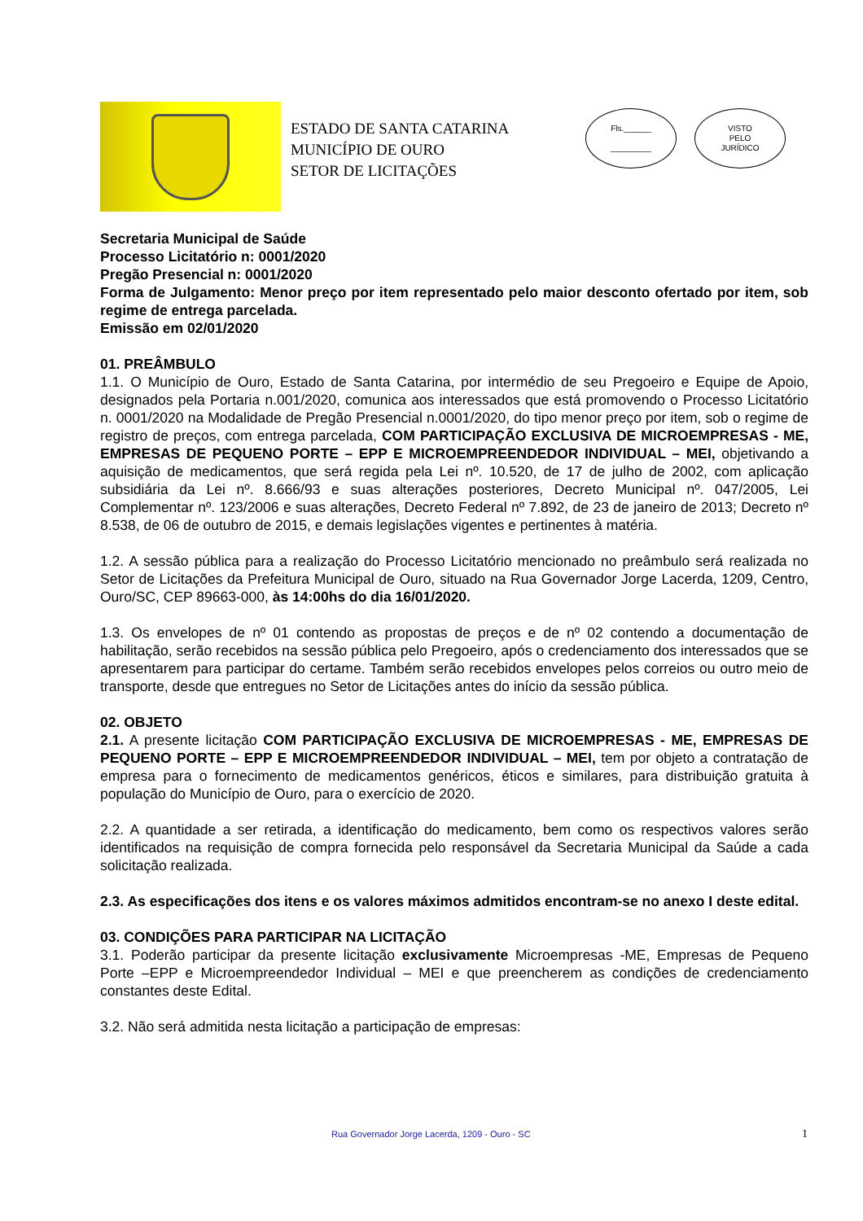ESTADO DE SANTA CATARINA
MUNICÍPIO DE OURO
SETOR DE LICITAÇÕES
Fls.______
_________
VISTO
PELO
JURÍDICO
Secretaria Municipal de Saúde
Processo Licitatório n: 0001/2020
Pregão Presencial n: 0001/2020
Forma de Julgamento: Menor preço por item representado pelo maior desconto ofertado por item, sob regime de entrega parcelada.
Emissão em 02/01/2020
01. PREÂMBULO
1.1. O Município de Ouro, Estado de Santa Catarina, por intermédio de seu Pregoeiro e Equipe de Apoio, designados pela Portaria n.001/2020, comunica aos interessados que está promovendo o Processo Licitatório n. 0001/2020 na Modalidade de Pregão Presencial n.0001/2020, do tipo menor preço por item, sob o regime de registro de preços, com entrega parcelada, COM PARTICIPAÇÃO EXCLUSIVA DE MICROEMPRESAS - ME, EMPRESAS DE PEQUENO PORTE – EPP E MICROEMPREENDEDOR INDIVIDUAL – MEI, objetivando a aquisição de medicamentos, que será regida pela Lei nº. 10.520, de 17 de julho de 2002, com aplicação subsidiária da Lei nº. 8.666/93 e suas alterações posteriores, Decreto Municipal nº. 047/2005, Lei Complementar nº. 123/2006 e suas alterações, Decreto Federal nº 7.892, de 23 de janeiro de 2013; Decreto nº 8.538, de 06 de outubro de 2015, e demais legislações vigentes e pertinentes à matéria.
1.2. A sessão pública para a realização do Processo Licitatório mencionado no preâmbulo será realizada no Setor de Licitações da Prefeitura Municipal de Ouro, situado na Rua Governador Jorge Lacerda, 1209, Centro, Ouro/SC, CEP 89663-000, às 14:00hs do dia 16/01/2020.
1.3. Os envelopes de nº 01 contendo as propostas de preços e de nº 02 contendo a documentação de habilitação, serão recebidos na sessão pública pelo Pregoeiro, após o credenciamento dos interessados que se apresentarem para participar do certame. Também serão recebidos envelopes pelos correios ou outro meio de transporte, desde que entregues no Setor de Licitações antes do início da sessão pública.
02. OBJETO
2.1. A presente licitação COM PARTICIPAÇÃO EXCLUSIVA DE MICROEMPRESAS - ME, EMPRESAS DE PEQUENO PORTE – EPP E MICROEMPREENDEDOR INDIVIDUAL – MEI, tem por objeto a contratação de empresa para o fornecimento de medicamentos genéricos, éticos e similares, para distribuição gratuita à população do Município de Ouro, para o exercício de 2020.
2.2. A quantidade a ser retirada, a identificação do medicamento, bem como os respectivos valores serão identificados na requisição de compra fornecida pelo responsável da Secretaria Municipal da Saúde a cada solicitação realizada.
2.3. As especificações dos itens e os valores máximos admitidos encontram-se no anexo I deste edital.
03. CONDIÇÕES PARA PARTICIPAR NA LICITAÇÃO
3.1. Poderão participar da presente licitação exclusivamente Microempresas -ME, Empresas de Pequeno Porte –EPP e Microempreendedor Individual – MEI e que preencherem as condições de credenciamento constantes deste Edital.
3.2. Não será admitida nesta licitação a participação de empresas:
Rua Governador Jorge Lacerda, 1209 - Ouro - SC 1